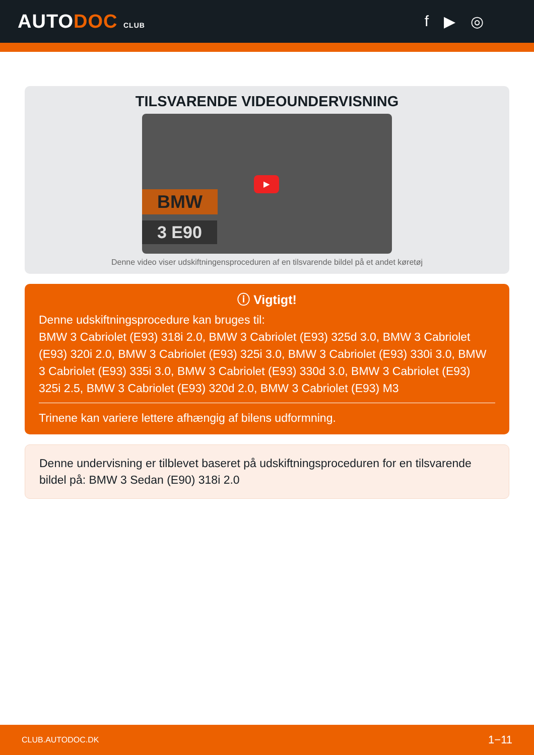AUTODOC CLUB
f ▶ ◎
TILSVARENDE VIDEOUNDERVISNING
BMW
3 E90
▶
Denne video viser udskiftningensproceduren af en tilsvarende bildel på et andet køretøj
ⓘ Vigtigt!
Denne udskiftningsprocedure kan bruges til:
BMW 3 Cabriolet (E93) 318i 2.0, BMW 3 Cabriolet (E93) 325d 3.0, BMW 3 Cabriolet (E93) 320i 2.0, BMW 3 Cabriolet (E93) 325i 3.0, BMW 3 Cabriolet (E93) 330i 3.0, BMW 3 Cabriolet (E93) 335i 3.0, BMW 3 Cabriolet (E93) 330d 3.0, BMW 3 Cabriolet (E93) 325i 2.5, BMW 3 Cabriolet (E93) 320d 2.0, BMW 3 Cabriolet (E93) M3
Trinene kan variere lettere afhængig af bilens udformning.
Denne undervisning er tilblevet baseret på udskiftningsproceduren for en tilsvarende bildel på: BMW 3 Sedan (E90) 318i 2.0
CLUB.AUTODOC.DK 1−11